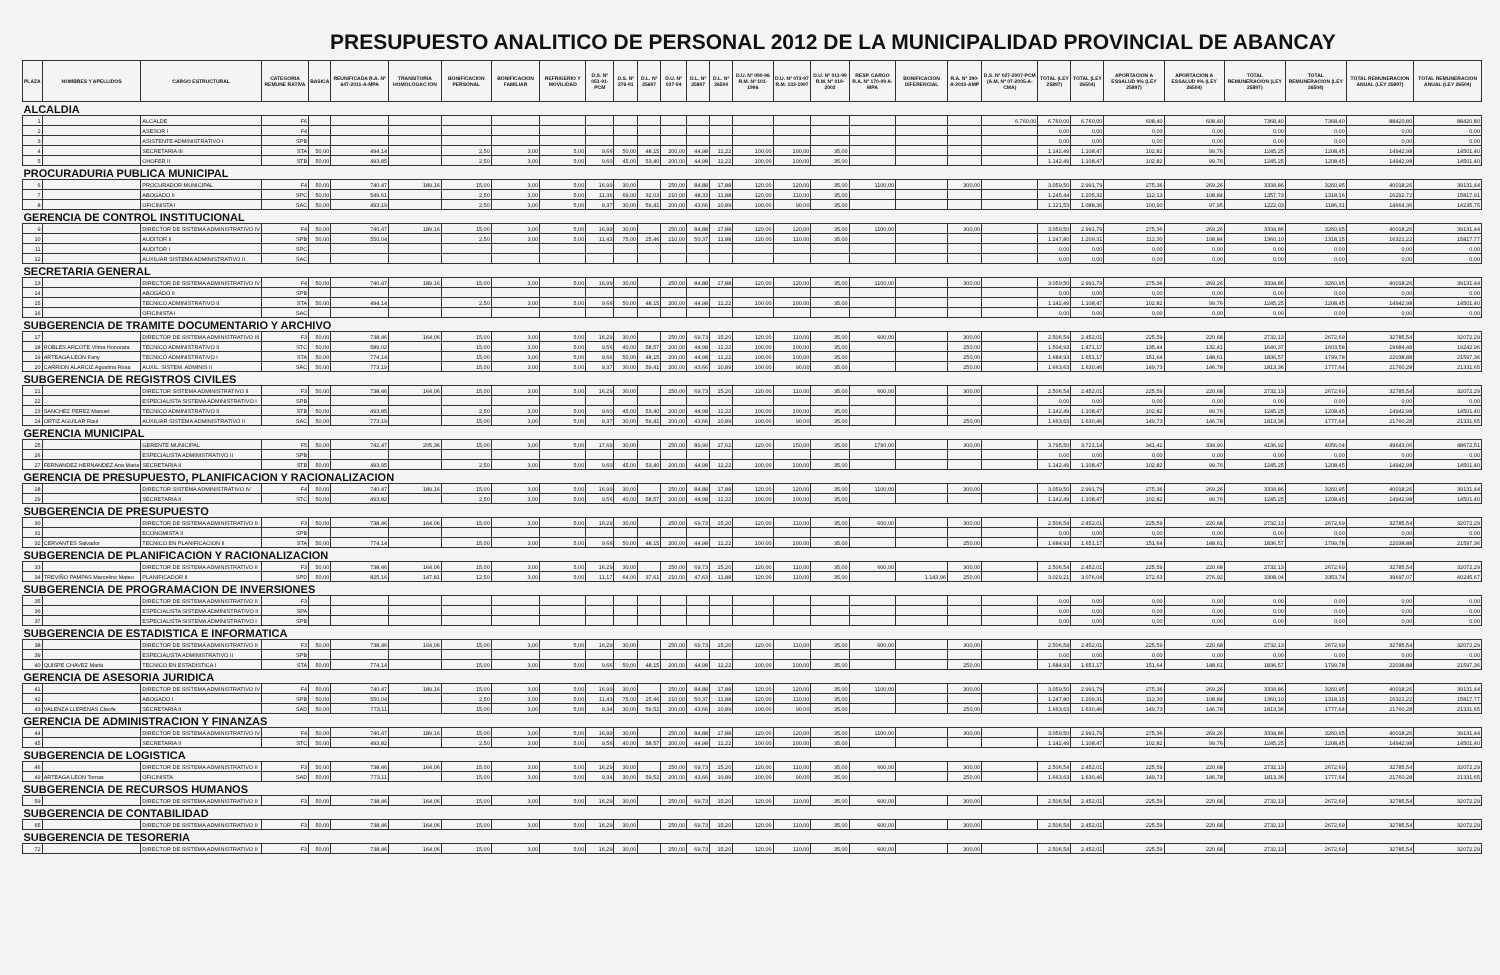PRESUPUESTO ANALITICO DE PERSONAL 2012 DE LA MUNICIPALIDAD PROVINCIAL DE ABANCAY
| PLAZA | NOMBRES Y APELLIDOS | CARGO ESTRUCTURAL | CATEGORIA REMUNE RATIVA | BASICA | REUNIFICADA R.A. Nº 647-2011-A-MPA | TRANSITORIA HOMOLOGAC ION | BONIFICACION PERSONAL | BONIFICACION FAMILIAR | REFRIGERIO Y MOVILIDAD | D.S. Nº 051-91-PCM | D.S. Nº 276-91 | D.L. Nº 25697 | D.U. Nº 037-94 | D.L. Nº 25897 | D.L. Nº 26504 | D.U. Nº 090-96 R.M. Nº 101-1996 | D.U. Nº 073-97 R.M. 133-1997 | D.U. Nº 011-99 R.M. Nº 019-2002 | RESP. CARGO R.A. Nº 170-09 A-MPA | BONIFICACION DIFERENCIAL | R.A. Nº 390-A-2010-AMP | D.S. Nº 027-2007-PCM (A.M. Nº 07-2005-A-CMA) | TOTAL (LEY 25897) | TOTAL (LEY 26504) | APORTACION A ESSALUD 9% (LEY 25897) | APORTACION A ESSALUD 9% (LEY 26504) | TOTAL REMUNERACION (LEY 25897) | TOTAL REMUNERACION (LEY 26504) | TOTAL REMUNERACION ANUAL (LEY 25897) | TOTAL REMUNERACION ANUAL (LEY 26504) |
| --- | --- | --- | --- | --- | --- | --- | --- | --- | --- | --- | --- | --- | --- | --- | --- | --- | --- | --- | --- | --- | --- | --- | --- | --- | --- | --- | --- | --- | --- | --- |
| ALCALDIA | | | | | | | | | | | | | | | | | | | | | | | | | | | | | | |
| 1 | | ALCALDE | F6 | | | | | | | | | | | | | | | | | | | 6.760,00 | 6.760,00 | 6.760,00 | 608,40 | 608,40 | 7368,40 | 7368,40 | 88420,80 | 88420,80 |
| 2 | | ASESOR I | F4 | | | | | | | | | | | | | | | | | | | | 0,00 | 0,00 | 0,00 | 0,00 | 0,00 | 0,00 | 0,00 | 0,00 |
| 3 | | ASISTENTE ADMINISTRATIVO I | SPB | | | | | | | | | | | | | | | | | | | | 0,00 | 0,00 | 0,00 | 0,00 | 0,00 | 0,00 | 0,00 | 0,00 |
| 4 | | SECRETARIA III | STA | 50,00 | 494,14 | | 2,50 | 3,00 | 5,00 | 9,66 | 50,00 | 48,15 | 200,00 | 44,98 | 11,22 | 100,00 | 100,00 | 35,00 | | | | | 1.142,49 | 1.108,47 | 102,82 | 99,76 | 1245,25 | 1208,45 | 14942,98 | 14501,40 |
| 5 | | CHOFER II | STB | 50,00 | 493,85 | | 2,50 | 3,00 | 5,00 | 9,60 | 45,00 | 53,40 | 200,00 | 44,98 | 11,22 | 100,00 | 100,00 | 35,00 | | | | | 1.142,49 | 1.108,47 | 102,82 | 99,76 | 1245,25 | 1208,45 | 14942,98 | 14501,40 |
| PROCURADURIA PUBLICA MUNICIPAL | | | | | | | | | | | | | | | | | | | | | | | | | | | | | | |
| 6 | | PROCURADOR MUNICIPAL | F4 | 50,00 | 740,47 | 189,16 | 15,00 | 3,00 | 5,00 | 16,99 | 30,00 | | 250,00 | 84,88 | 17,88 | 120,00 | 120,00 | 35,00 | 1100,00 | | 300,00 | | 3.059,50 | 2.991,79 | 275,36 | 269,26 | 3334,86 | 3260,95 | 40018,26 | 39131,44 |
| 7 | | ABOGADO II | SPC | 50,00 | 549,61 | | 2,50 | 3,00 | 5,00 | 11,36 | 69,00 | 32,03 | 210,00 | 48,33 | 11,88 | 120,00 | 110,00 | 35,00 | | | | | 1.245,44 | 1.205,32 | 112,13 | 108,84 | 1357,73 | 1318,16 | 16292,72 | 15817,91 |
| 8 | | OFICINISTA I | SAC | 50,00 | 493,19 | | 2,50 | 3,00 | 5,00 | 9,37 | 30,00 | 59,41 | 200,00 | 43,66 | 10,89 | 100,00 | 90,00 | 35,00 | | | | | 1.121,53 | 1.088,36 | 100,90 | 97,95 | 1222,03 | 1186,31 | 14664,36 | 14235,75 |
| GERENCIA DE CONTROL INSTITUCIONAL | | | | | | | | | | | | | | | | | | | | | | | | | | | | | | |
| 9 | | DIRECTOR DE SISTEMA ADMINISTRATIVO IV | F4 | 50,00 | 740,47 | 189,16 | 15,00 | 3,00 | 5,00 | 16,99 | 30,00 | | 250,00 | 84,88 | 17,88 | 120,00 | 120,00 | 35,00 | 1100,00 | | 300,00 | | 3.059,50 | 2.991,79 | 275,36 | 269,26 | 3334,86 | 3260,95 | 40018,26 | 39131,44 |
| 10 | | AUDITOR II | SPB | 50,00 | 550,04 | | 2,50 | 3,00 | 5,00 | 11,43 | 75,00 | 25,46 | 210,00 | 50,37 | 11,88 | 120,00 | 110,00 | 35,00 | | | | | 1.247,80 | 1.209,31 | 112,30 | 108,84 | 1360,10 | 1318,15 | 16321,22 | 15817,77 |
| 11 | | AUDITOR I | SPC | | | | | | | | | | | | | | | | | | | | 0,00 | 0,00 | 0,00 | 0,00 | 0,00 | 0,00 | 0,00 | 0,00 |
| 12 | | AUXILIAR SISTEMA ADMINISTRATIVO II | SAC | | | | | | | | | | | | | | | | | | | | 0,00 | 0,00 | 0,00 | 0,00 | 0,00 | 0,00 | 0,00 | 0,00 |
| SECRETARIA GENERAL | | | | | | | | | | | | | | | | | | | | | | | | | | | | | | |
| 13 | | DIRECTOR DE SISTEMA ADMINISTRATIVO IV | F4 | 50,00 | 740,47 | 189,16 | 15,00 | 3,00 | 5,00 | 16,99 | 30,00 | | 250,00 | 84,88 | 17,88 | 120,00 | 120,00 | 35,00 | 1100,00 | | 300,00 | | 3.059,50 | 2.991,79 | 275,36 | 269,26 | 3334,86 | 3260,95 | 40018,26 | 39131,44 |
| 14 | | ABOGADO II | SPB | | | | | | | | | | | | | | | | | | | | 0,00 | 0,00 | 0,00 | 0,00 | 0,00 | 0,00 | 0,00 | 0,00 |
| 15 | | TECNICO ADMINISTRATIVO II | STA | 50,00 | 494,14 | | 2,50 | 3,00 | 5,00 | 9,66 | 50,00 | 48,15 | 200,00 | 44,98 | 11,22 | 100,00 | 100,00 | 35,00 | | | | | 1.142,49 | 1.108,47 | 102,82 | 99,76 | 1245,25 | 1208,45 | 14942,98 | 14501,40 |
| 16 | | OFICINISTA I | SAC | | | | | | | | | | | | | | | | | | | | 0,00 | 0,00 | 0,00 | 0,00 | 0,00 | 0,00 | 0,00 | 0,00 |
| SUBGERENCIA DE TRAMITE DOCUMENTARIO Y ARCHIVO | | | | | | | | | | | | | | | | | | | | | | | | | | | | | | |
| 17 | | DIRECTOR DE SISTEMA ADMINISTRATIVO III | F3 | 50,00 | 738,46 | 164,06 | 15,00 | 3,00 | 5,00 | 16,29 | 30,00 | | 250,00 | 69,73 | 15,20 | 120,00 | 110,00 | 35,00 | 600,00 | | 300,00 | | 2.506,54 | 2.452,01 | 225,59 | 220,68 | 2732,13 | 2672,69 | 32785,54 | 32072,29 |
| 18 | ROBLES ARCOTE Vilma Honorata | TECNICO ADMINISTRATIVO II | STC | 50,00 | 589,02 | | 15,00 | 3,00 | 5,00 | 9,56 | 40,00 | 58,57 | 200,00 | 44,98 | 11,22 | 100,00 | 100,00 | 35,00 | | | 250,00 | | 1.504,93 | 1.471,17 | 135,44 | 132,41 | 1640,37 | 1603,58 | 19684,48 | 19242,96 |
| 19 | ARTEAGA LEON Fany | TECNICO ADMINISTRATIVO I | STA | 50,00 | 774,14 | | 15,00 | 3,00 | 5,00 | 9,66 | 50,00 | 48,15 | 200,00 | 44,98 | 11,22 | 100,00 | 100,00 | 35,00 | | | 250,00 | | 1.684,93 | 1.651,17 | 151,64 | 148,61 | 1836,57 | 1799,78 | 22038,88 | 21597,36 |
| 20 | CARRION ALARCIZ Agustina Rosa | AUXIL. SISTEM. ADMINIS II | SAC | 50,00 | 773,19 | | 15,00 | 3,00 | 5,00 | 9,37 | 30,00 | 59,41 | 200,00 | 43,66 | 10,89 | 100,00 | 90,00 | 35,00 | | | 250,00 | | 1.663,63 | 1.630,46 | 149,73 | 146,78 | 1813,36 | 1777,64 | 21760,28 | 21331,65 |
| SUBGERENCIA DE REGISTROS CIVILES | | | | | | | | | | | | | | | | | | | | | | | | | | | | | | |
| 21 | | DIRECTOR SISTEMA ADMINISTRATIVO II | F3 | 50,00 | 738,46 | 164,06 | 15,00 | 3,00 | 5,00 | 16,29 | 30,00 | | 250,00 | 69,73 | 15,20 | 120,00 | 110,00 | 35,00 | 600,00 | | 300,00 | | 2.506,54 | 2.452,01 | 225,59 | 220,68 | 2732,13 | 2672,69 | 32785,54 | 32072,29 |
| 22 | | ESPECIALISTA SISTEMA ADMINISTRATIVO I | SPB | | | | | | | | | | | | | | | | | | | | 0,00 | 0,00 | 0,00 | 0,00 | 0,00 | 0,00 | 0,00 | 0,00 |
| 23 | SANCHEZ PEREZ Manuel | TECNICO ADMINISTRATIVO II | STB | 50,00 | 493,85 | | 2,50 | 3,00 | 5,00 | 9,60 | 45,00 | 53,40 | 200,00 | 44,98 | 11,22 | 100,00 | 100,00 | 35,00 | | | | | 1.142,49 | 1.108,47 | 102,82 | 99,76 | 1245,25 | 1208,45 | 14942,98 | 14501,40 |
| 24 | ORTIZ AGUILAR Raul | AUXILIAR SISTEMA ADMINISTRATIVO II | SAC | 50,00 | 773,19 | | 15,00 | 3,00 | 5,00 | 9,37 | 30,00 | 59,41 | 200,00 | 43,66 | 10,89 | 100,00 | 90,00 | 35,00 | | | 250,00 | | 1.663,63 | 1.630,46 | 149,73 | 146,78 | 1813,36 | 1777,64 | 21760,28 | 21331,65 |
| GERENCIA MUNICIPAL | | | | | | | | | | | | | | | | | | | | | | | | | | | | | | |
| 25 | | GERENTE MUNICIPAL | F5 | 50,00 | 742,47 | 205,36 | 15,00 | 3,00 | 5,00 | 17,69 | 30,00 | | 250,00 | 89,99 | 17,62 | 120,00 | 150,00 | 35,00 | 1790,00 | | 300,00 | | 3.795,50 | 3.721,14 | 341,42 | 334,90 | 4136,92 | 4056,04 | 49643,06 | 48672,51 |
| 26 | | ESPECIALISTA ADMINISTRATIVO II | SPB | | | | | | | | | | | | | | | | | | | | 0,00 | 0,00 | 0,00 | 0,00 | 0,00 | 0,00 | 0,00 | 0,00 |
| 27 | FERNANDEZ HERNANDEZ Ana Maria | SECRETARIA II | STB | 50,00 | 493,95 | | 2,50 | 3,00 | 5,00 | 9,60 | 45,00 | 53,40 | 200,00 | 44,98 | 11,22 | 100,00 | 100,00 | 35,00 | | | | | 1.142,49 | 1.108,47 | 102,82 | 99,76 | 1245,25 | 1208,45 | 14942,98 | 14501,40 |
| GERENCIA DE PRESUPUESTO, PLANIFICACION Y RACIONALIZACION | | | | | | | | | | | | | | | | | | | | | | | | | | | | | | |
| 28 | | DIRECTOR SISTEMA ADMINISTRATIVO IV | F4 | 50,00 | 740,47 | 189,16 | 15,00 | 3,00 | 5,00 | 16,99 | 30,00 | | 250,00 | 84,88 | 17,88 | 120,00 | 120,00 | 35,00 | 1100,00 | | 300,00 | | 3.059,50 | 2.991,79 | 275,36 | 269,26 | 3334,86 | 3260,95 | 40018,26 | 39131,44 |
| 29 | | SECRETARIA II | STC | 50,00 | 493,82 | | 2,50 | 3,00 | 5,00 | 9,56 | 40,00 | 58,57 | 200,00 | 44,98 | 11,22 | 100,00 | 100,00 | 35,00 | | | | | 1.142,49 | 1.108,47 | 102,82 | 99,76 | 1245,25 | 1208,45 | 14942,98 | 14501,40 |
| SUBGERENCIA DE PRESUPUESTO | | | | | | | | | | | | | | | | | | | | | | | | | | | | | | |
| 30 | | DIRECTOR DE SISTEMA ADMINISTRATIVO II | F3 | 50,00 | 738,46 | 164,06 | 15,00 | 3,00 | 5,00 | 16,29 | 30,00 | | 250,00 | 69,73 | 15,20 | 120,00 | 110,00 | 35,00 | 600,00 | | 300,00 | | 2.506,54 | 2.452,01 | 225,59 | 220,68 | 2732,13 | 2672,69 | 32785,54 | 32072,29 |
| 31 | | ECONOMISTA II | SPB | | | | | | | | | | | | | | | | | | | | 0,00 | 0,00 | 0,00 | 0,00 | 0,00 | 0,00 | 0,00 | 0,00 |
| 32 | CERVANTES Salvador | TECNICO EN PLANIFICACION II | STA | 50,00 | 774,14 | | 15,00 | 3,00 | 5,00 | 9,66 | 50,00 | 48,15 | 200,00 | 44,98 | 11,22 | 100,00 | 100,00 | 35,00 | | | 250,00 | | 1.684,93 | 1.651,17 | 151,64 | 148,61 | 1836,57 | 1799,78 | 22038,88 | 21597,36 |
| SUBGERENCIA DE PLANIFICACION Y RACIONALIZACION | | | | | | | | | | | | | | | | | | | | | | | | | | | | | | |
| 33 | | DIRECTOR DE SISTEMA ADMINISTRATIVO II | F3 | 50,00 | 738,46 | 164,06 | 15,00 | 3,00 | 5,00 | 16,29 | 30,00 | | 250,00 | 69,73 | 15,20 | 120,00 | 110,00 | 35,00 | 600,00 | | 300,00 | | 2.506,54 | 2.452,01 | 225,59 | 220,68 | 2732,13 | 2672,69 | 32785,54 | 32072,29 |
| 34 | TREVIÑO PAMPAS Marcelino Mateo | PLANIFICADOR II | SPD | 50,00 | 825,16 | 147,81 | 12,50 | 3,00 | 5,00 | 11,17 | 64,00 | 37,61 | 210,00 | 47,63 | 11,88 | 120,00 | 110,00 | 35,00 | | 1.143,96 | 250,00 | | 3.029,21 | 3.076,04 | 272,63 | 276,92 | 3308,04 | 3353,74 | 39697,07 | 40245,67 |
| SUBGERENCIA DE PROGRAMACION DE INVERSIONES | | | | | | | | | | | | | | | | | | | | | | | | | | | | | | |
| 35 | | DIRECTOR DE SISTEMA ADMINISTRATIVO II | F3 | | | | | | | | | | | | | | | | | | | | 0,00 | 0,00 | 0,00 | 0,00 | 0,00 | 0,00 | 0,00 | 0,00 |
| 36 | | ESPECIALISTA SISTEMA ADMINISTRATIVO II | SPA | | | | | | | | | | | | | | | | | | | | 0,00 | 0,00 | 0,00 | 0,00 | 0,00 | 0,00 | 0,00 | 0,00 |
| 37 | | ESPECIALISTA SISTEMA ADMINISTRATIVO I | SPB | | | | | | | | | | | | | | | | | | | | 0,00 | 0,00 | 0,00 | 0,00 | 0,00 | 0,00 | 0,00 | 0,00 |
| SUBGERENCIA DE ESTADISTICA E INFORMATICA | | | | | | | | | | | | | | | | | | | | | | | | | | | | | | |
| 38 | | DIRECTOR DE SISTEMA ADMINISTRATIVO II | F3 | 50,00 | 738,46 | 164,06 | 15,00 | 3,00 | 5,00 | 16,29 | 30,00 | | 250,00 | 69,73 | 15,20 | 120,00 | 110,00 | 35,00 | 600,00 | | 300,00 | | 2.506,54 | 2.452,01 | 225,59 | 220,68 | 2732,13 | 2672,69 | 32785,54 | 32072,29 |
| 39 | | ESPECIALISTA ADMINISTRATIVO II | SPB | | | | | | | | | | | | | | | | | | | | 0,00 | 0,00 | 0,00 | 0,00 | 0,00 | 0,00 | 0,00 | 0,00 |
| 40 | QUISPE CHAVEZ Maria | TECNICO EN ESTADISTICA I | STA | 50,00 | 774,14 | | 15,00 | 3,00 | 5,00 | 9,66 | 50,00 | 48,15 | 200,00 | 44,98 | 11,22 | 100,00 | 100,00 | 35,00 | | | 250,00 | | 1.684,93 | 1.651,17 | 151,64 | 148,61 | 1836,57 | 1799,78 | 22038,88 | 21597,36 |
| GERENCIA DE ASESORIA JURIDICA | | | | | | | | | | | | | | | | | | | | | | | | | | | | | | |
| 41 | | DIRECTOR DE SISTEMA ADMINISTRATIVO IV | F4 | 50,00 | 740,47 | 189,16 | 15,00 | 3,00 | 5,00 | 16,99 | 30,00 | | 250,00 | 84,88 | 17,88 | 120,00 | 120,00 | 35,00 | 1100,00 | | 300,00 | | 3.059,50 | 2.991,79 | 275,36 | 269,26 | 3334,86 | 3260,95 | 40018,26 | 39131,44 |
| 42 | | ABOGADO I | SPB | 50,00 | 550,04 | | 2,50 | 3,00 | 5,00 | 11,43 | 75,00 | 25,46 | 210,00 | 50,37 | 11,88 | 120,00 | 110,00 | 35,00 | | | | | 1.247,80 | 1.209,31 | 112,30 | 108,84 | 1360,10 | 1318,15 | 16321,22 | 15817,77 |
| 43 | VALENZA LLERENAS Cleofe | SECRETARIA II | SAD | 50,00 | 773,11 | | 15,00 | 3,00 | 5,00 | 9,34 | 30,00 | 59,52 | 200,00 | 43,66 | 10,89 | 100,00 | 90,00 | 35,00 | | | 250,00 | | 1.663,63 | 1.630,46 | 149,73 | 146,78 | 1813,36 | 1777,64 | 21760,28 | 21331,65 |
| GERENCIA DE ADMINISTRACION Y FINANZAS | | | | | | | | | | | | | | | | | | | | | | | | | | | | | | |
| 44 | | DIRECTOR DE SISTEMA ADMINISTRATIVO IV | F4 | 50,00 | 740,47 | 189,16 | 15,00 | 3,00 | 5,00 | 16,99 | 30,00 | | 250,00 | 84,88 | 17,88 | 120,00 | 120,00 | 35,00 | 1100,00 | | 300,00 | | 3.059,50 | 2.991,79 | 275,36 | 269,26 | 3334,86 | 3260,95 | 40018,26 | 39131,44 |
| 45 | | SECRETARIA II | STC | 50,00 | 493,82 | | 2,50 | 3,00 | 5,00 | 9,56 | 40,00 | 58,57 | 200,00 | 44,98 | 11,22 | 100,00 | 100,00 | 35,00 | | | | | 1.142,49 | 1.108,47 | 102,82 | 99,76 | 1245,25 | 1208,45 | 14942,98 | 14501,40 |
| SUBGERENCIA DE LOGISTICA | | | | | | | | | | | | | | | | | | | | | | | | | | | | | | |
| 46 | | DIRECTOR DE SISTEMA ADMINISTRATIVO II | F3 | 50,00 | 738,46 | 164,06 | 15,00 | 3,00 | 5,00 | 16,29 | 30,00 | | 250,00 | 69,73 | 15,20 | 120,00 | 110,00 | 35,00 | 600,00 | | 300,00 | | 2.506,54 | 2.452,01 | 225,59 | 220,68 | 2732,13 | 2672,69 | 32785,54 | 32072,29 |
| 49 | ARTEAGA LEON Tomas | OFICINISTA | SAD | 50,00 | 773,11 | | 15,00 | 3,00 | 5,00 | 9,34 | 30,00 | 59,52 | 200,00 | 43,66 | 10,89 | 100,00 | 90,00 | 35,00 | | | 250,00 | | 1.663,63 | 1.630,46 | 149,73 | 146,78 | 1813,36 | 1777,64 | 21760,28 | 21331,65 |
| SUBGERENCIA DE RECURSOS HUMANOS | | | | | | | | | | | | | | | | | | | | | | | | | | | | | | |
| 59 | | DIRECTOR DE SISTEMA ADMINISTRATIVO II | F3 | 50,00 | 738,46 | 164,06 | 15,00 | 3,00 | 5,00 | 16,29 | 30,00 | | 250,00 | 69,73 | 15,20 | 120,00 | 110,00 | 35,00 | 600,00 | | 300,00 | | 2.506,54 | 2.452,01 | 225,59 | 220,68 | 2732,13 | 2672,69 | 32785,54 | 32072,29 |
| SUBGERENCIA DE CONTABILIDAD | | | | | | | | | | | | | | | | | | | | | | | | | | | | | | |
| 65 | | DIRECTOR DE SISTEMA ADMINISTRATIVO II | F3 | 50,00 | 738,46 | 164,06 | 15,00 | 3,00 | 5,00 | 16,29 | 30,00 | | 250,00 | 69,73 | 15,20 | 120,00 | 110,00 | 35,00 | 600,00 | | 300,00 | | 2.506,54 | 2.452,01 | 225,59 | 220,68 | 2732,13 | 2672,69 | 32785,54 | 32072,29 |
| SUBGERENCIA DE TESORERIA | | | | | | | | | | | | | | | | | | | | | | | | | | | | | | |
| 72 | | DIRECTOR DE SISTEMA ADMINISTRATIVO II | F3 | 50,00 | 738,46 | 164,06 | 15,00 | 3,00 | 5,00 | 16,29 | 30,00 | | 250,00 | 69,73 | 15,20 | 120,00 | 110,00 | 35,00 | 600,00 | | 300,00 | | 2.506,54 | 2.452,01 | 225,59 | 220,68 | 2732,13 | 2672,69 | 32785,54 | 32072,29 |